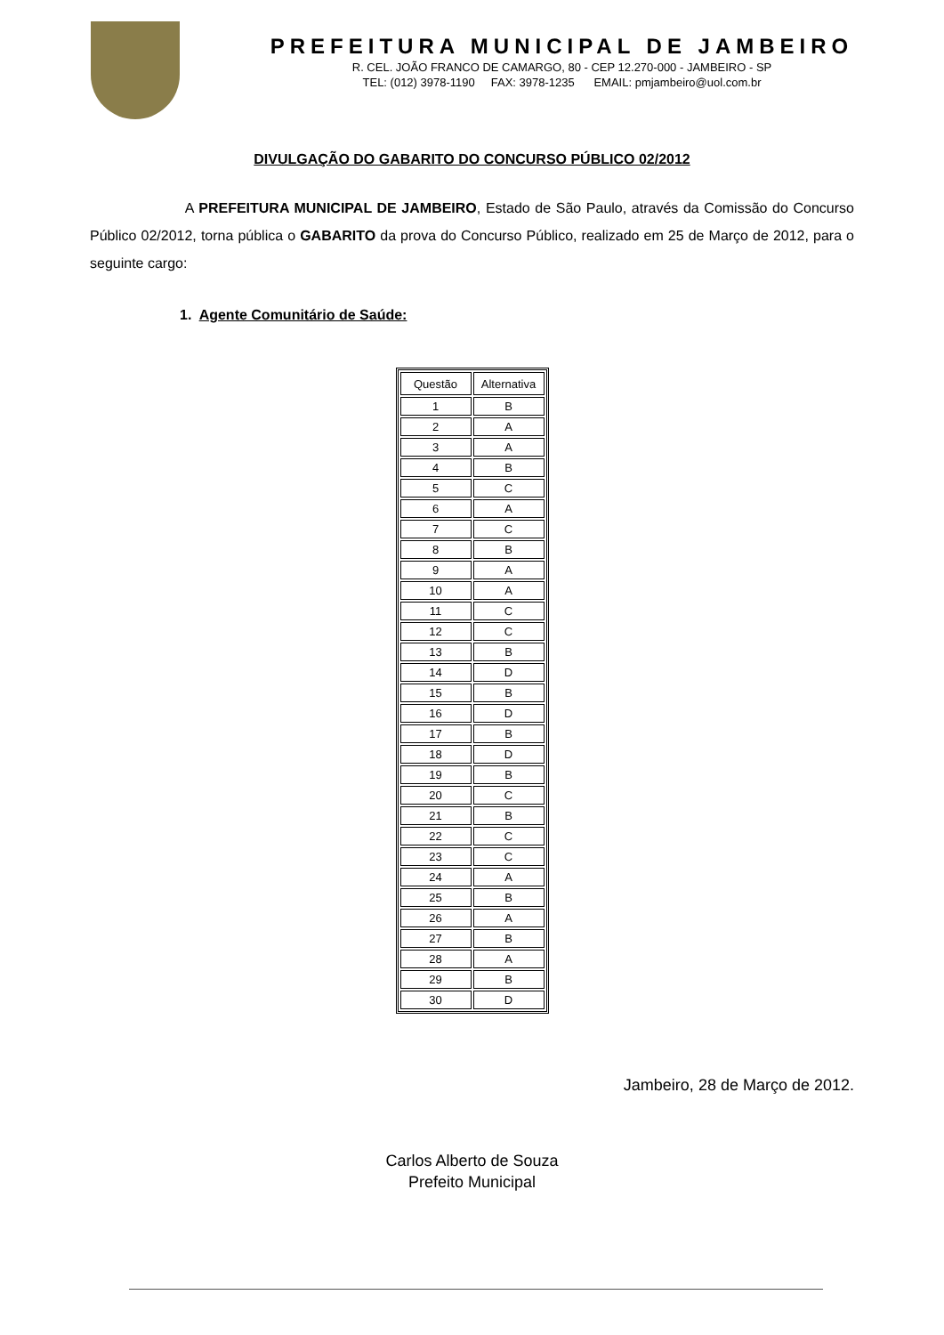PREFEITURA MUNICIPAL DE JAMBEIRO
R. CEL. JOÃO FRANCO DE CAMARGO, 80 - CEP 12.270-000 - JAMBEIRO - SP
TEL: (012) 3978-1190 FAX: 3978-1235 EMAIL: pmjambeiro@uol.com.br
DIVULGAÇÃO DO GABARITO DO CONCURSO PÚBLICO 02/2012
A PREFEITURA MUNICIPAL DE JAMBEIRO, Estado de São Paulo, através da Comissão do Concurso Público 02/2012, torna pública o GABARITO da prova do Concurso Público, realizado em 25 de Março de 2012, para o seguinte cargo:
1. Agente Comunitário de Saúde:
| Questão | Alternativa |
| --- | --- |
| 1 | B |
| 2 | A |
| 3 | A |
| 4 | B |
| 5 | C |
| 6 | A |
| 7 | C |
| 8 | B |
| 9 | A |
| 10 | A |
| 11 | C |
| 12 | C |
| 13 | B |
| 14 | D |
| 15 | B |
| 16 | D |
| 17 | B |
| 18 | D |
| 19 | B |
| 20 | C |
| 21 | B |
| 22 | C |
| 23 | C |
| 24 | A |
| 25 | B |
| 26 | A |
| 27 | B |
| 28 | A |
| 29 | B |
| 30 | D |
Jambeiro, 28 de Março de 2012.
Carlos Alberto de Souza
Prefeito Municipal